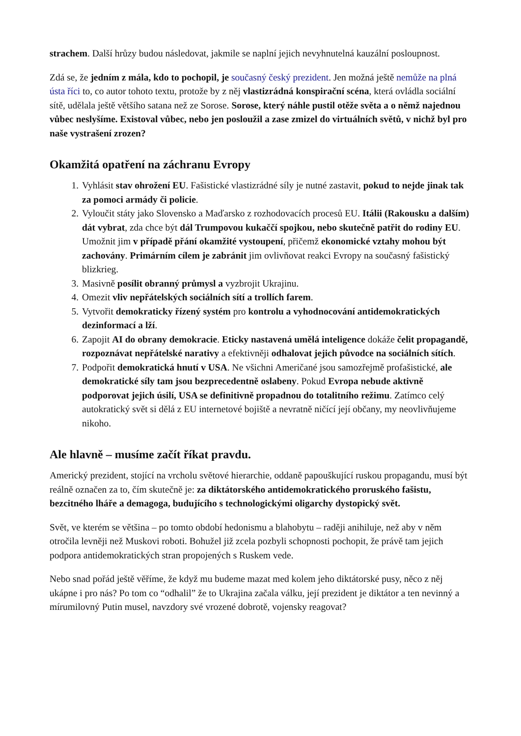strachem. Další hrůzy budou následovat, jakmile se naplní jejich nevyhnutelná kauzální posloupnost.
Zdá se, že jedním z mála, kdo to pochopil, je současný český prezident. Jen možná ještě nemůže na plná ústa říci to, co autor tohoto textu, protože by z něj vlastizrádná konspirační scéna, která ovládla sociální sítě, udělala ještě většího satana než ze Sorose. Sorose, který náhle pustil otěže světa a o němž najednou vůbec neslyšíme. Existoval vůbec, nebo jen posloužil a zase zmizel do virtuálních světů, v nichž byl pro naše vystrašení zrozen?
Okamžitá opatření na záchranu Evropy
1. Vyhlásit stav ohrožení EU. Fašistické vlastizrádné síly je nutné zastavit, pokud to nejde jinak tak za pomoci armády či policie.
2. Vyloučit státy jako Slovensko a Maďarsko z rozhodovacích procesů EU. Itálii (Rakousku a dalším) dát vybrat, zda chce být dál Trumpovou kukaččí spojkou, nebo skutečně patřit do rodiny EU. Umožnit jim v případě přání okamžité vystoupení, přičemž ekonomické vztahy mohou být zachovány. Primárním cílem je zabránit jim ovlivňovat reakci Evropy na současný fašistický blizkrieg.
3. Masivně posílit obranný průmysl a vyzbrojit Ukrajinu.
4. Omezit vliv nepřátelských sociálních sítí a trollích farem.
5. Vytvořit demokraticky řízený systém pro kontrolu a vyhodnocování antidemokratických dezinformací a lží.
6. Zapojit AI do obrany demokracie. Eticky nastavená umělá inteligence dokáže čelit propagandě, rozpoznávat nepřátelské narativy a efektivněji odhalovat jejich původce na sociálních sítích.
7. Podpořit demokratická hnutí v USA. Ne všichni Američané jsou samozřejmě profašistické, ale demokratické síly tam jsou bezprecedentně oslabeny. Pokud Evropa nebude aktivně podporovat jejich úsilí, USA se definitivně propadnou do totalitního režimu. Zatímco celý autokratický svět si dělá z EU internetové bojiště a nevratně ničící její občany, my neovlivňujeme nikoho.
Ale hlavně – musíme začít říkat pravdu.
Americký prezident, stojící na vrcholu světové hierarchie, oddaně papouškující ruskou propagandu, musí být reálně označen za to, čím skutečně je: za diktátorského antidemokratického proruského fašistu, bezcitného lháře a demagoga, budujícího s technologickými oligarchy dystopický svět.
Svět, ve kterém se většina – po tomto období hedonismu a blahobytu – raději anihiluje, než aby v něm otročila levněji než Muskovi roboti. Bohužel již zcela pozbyli schopnosti pochopit, že právě tam jejich podpora antidemokratických stran propojených s Ruskem vede.
Nebo snad pořád ještě věříme, že když mu budeme mazat med kolem jeho diktátorské pusy, něco z něj ukápne i pro nás? Po tom co “odhalil” že to Ukrajina začala válku, její prezident je diktátor a ten nevinný a mírumilovný Putin musel, navzdory své vrozené dobrotě, vojensky reagovat?